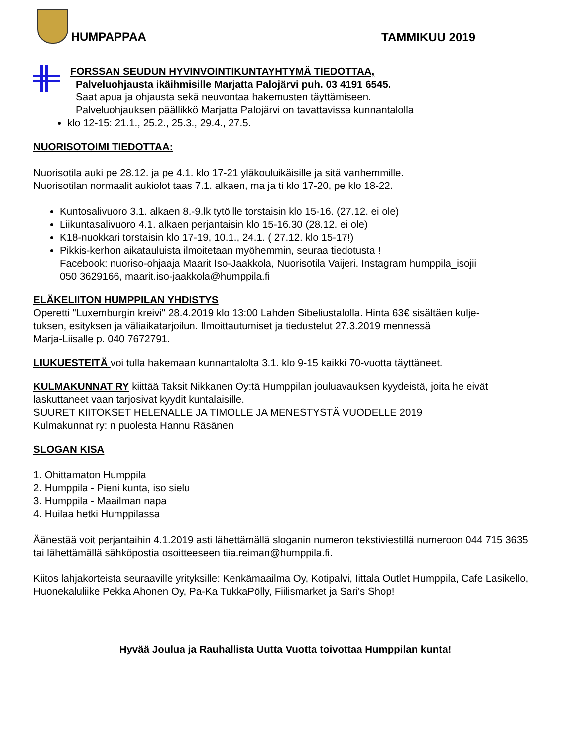HUMPAPPAA
TAMMIKUU 2019
FORSSAN SEUDUN HYVINVOINTIKUNTAYHTYMÄ TIEDOTTAA,
Palveluohjausta ikäihmisille Marjatta Palojärvi puh. 03 4191 6545.
Saat apua ja ohjausta sekä neuvontaa hakemusten täyttämiseen.
Palveluohjauksen päällikkö Marjatta Palojärvi on tavattavissa kunnantalolla
klo 12-15: 21.1., 25.2., 25.3., 29.4., 27.5.
NUORISOTOIMI TIEDOTTAA:
Nuorisotila auki pe 28.12. ja pe 4.1. klo 17-21 yläkouluikäisille ja sitä vanhemmille.
Nuorisotilan normaalit aukiolot taas 7.1. alkaen, ma ja ti klo 17-20, pe klo 18-22.
Kuntosalivuoro 3.1. alkaen 8.-9.lk tytöille torstaisin klo 15-16. (27.12. ei ole)
Liikuntasalivuoro 4.1. alkaen perjantaisin klo 15-16.30 (28.12. ei ole)
K18-nuokkari torstaisin klo 17-19, 10.1., 24.1. ( 27.12. klo 15-17!)
Pikkis-kerhon aikatauluista ilmoitetaan myöhemmin, seuraa tiedotusta !
Facebook: nuoriso-ohjaaja Maarit Iso-Jaakkola, Nuorisotila Vaijeri. Instagram humppila_isojii
050 3629166, maarit.iso-jaakkola@humppila.fi
ELÄKELIITON HUMPPILAN YHDISTYS
Operetti "Luxemburgin kreivi" 28.4.2019 klo 13:00 Lahden Sibeliustalolla. Hinta 63€ sisältäen kulje-
tuksen, esityksen ja väliaikatarjoilun. Ilmoittautumiset ja tiedustelut 27.3.2019 mennessä
Marja-Liisalle p. 040 7672791.
LIUKUESTEITÄ voi tulla hakemaan kunnantalolta 3.1. klo 9-15 kaikki 70-vuotta täyttäneet.
KULMAKUNNAT RY kiittää Taksit Nikkanen Oy:tä Humppilan jouluavauksen kyydeistä, joita he eivät laskuttaneet vaan tarjosivat kyydit kuntalaisille.
SUURET KIITOKSET HELENALLE JA TIMOLLE JA MENESTYSTÄ VUODELLE 2019
Kulmakunnat ry: n puolesta Hannu Räsänen
SLOGAN KISA
1. Ohittamaton Humppila
2. Humppila - Pieni kunta, iso sielu
3. Humppila - Maailman napa
4. Huilaa hetki Humppilassa
Äänestää voit perjantaihin 4.1.2019 asti lähettämällä sloganin numeron tekstiviestillä numeroon 044 715 3635 tai lähettämällä sähköpostia osoitteeseen tiia.reiman@humppila.fi.
Kiitos lahjakorteista seuraaville yrityksille: Kenkämaailma Oy, Kotipalvi, Iittala Outlet Humppila, Cafe Lasikello, Huonekaluliike Pekka Ahonen Oy, Pa-Ka TukkaPölly, Fiilismarket ja Sari's Shop!
Hyvää Joulua ja Rauhallista Uutta Vuotta toivottaa Humppilan kunta!